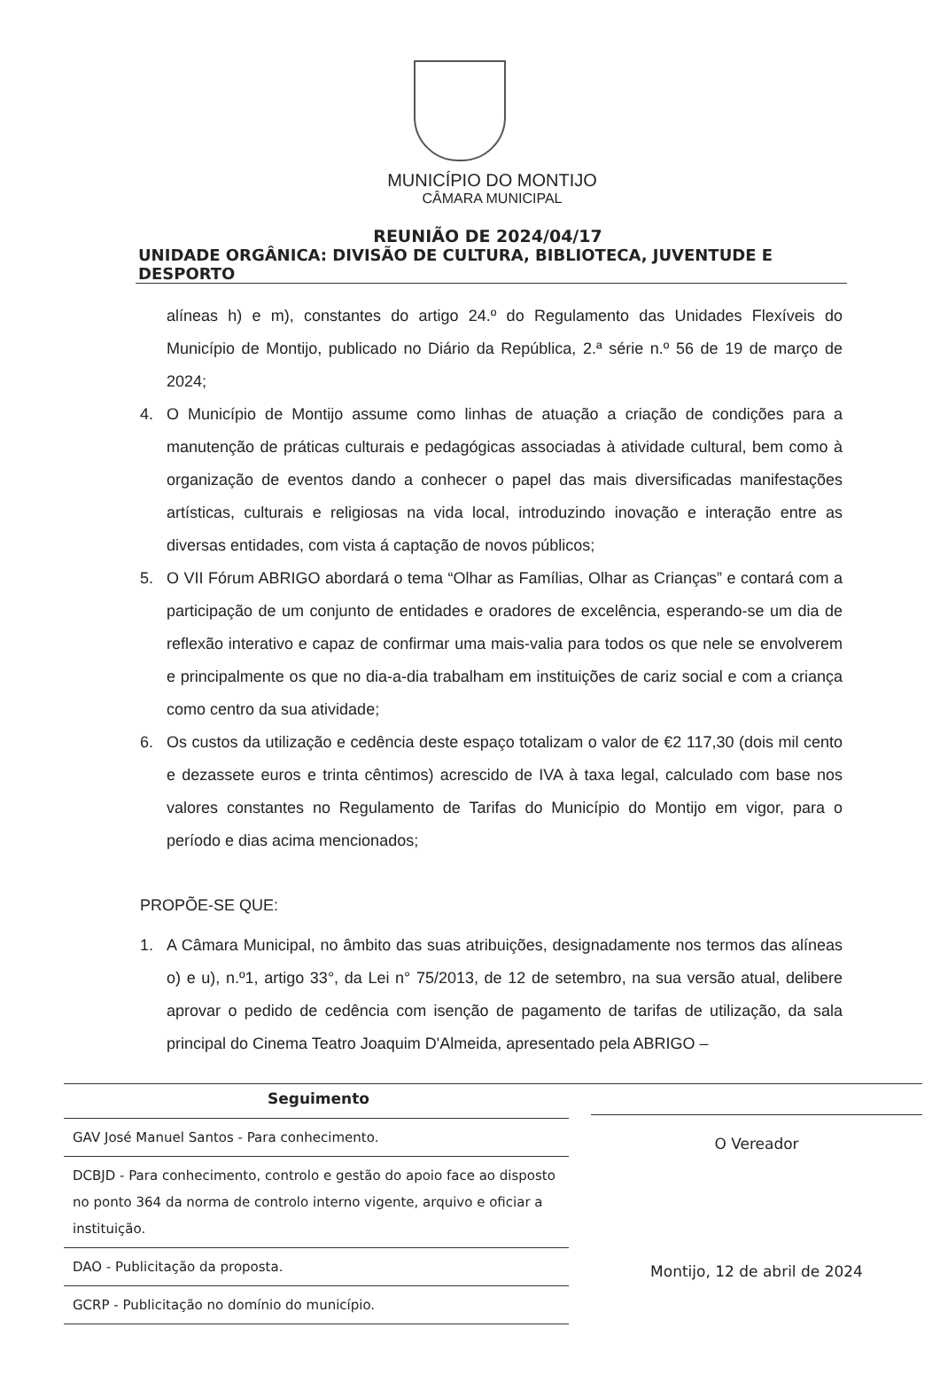MUNICÍPIO DO MONTIJO
CÂMARA MUNICIPAL
REUNIÃO DE 2024/04/17
UNIDADE ORGÂNICA: DIVISÃO DE CULTURA, BIBLIOTECA, JUVENTUDE E DESPORTO
alíneas h) e m), constantes do artigo 24.º do Regulamento das Unidades Flexíveis do Município de Montijo, publicado no Diário da República, 2.ª série n.º 56 de 19 de março de 2024;
4. O Município de Montijo assume como linhas de atuação a criação de condições para a manutenção de práticas culturais e pedagógicas associadas à atividade cultural, bem como à organização de eventos dando a conhecer o papel das mais diversificadas manifestações artísticas, culturais e religiosas na vida local, introduzindo inovação e interação entre as diversas entidades, com vista á captação de novos públicos;
5. O VII Fórum ABRIGO abordará o tema “Olhar as Famílias, Olhar as Crianças” e contará com a participação de um conjunto de entidades e oradores de excelência, esperando-se um dia de reflexão interativo e capaz de confirmar uma mais-valia para todos os que nele se envolverem e principalmente os que no dia-a-dia trabalham em instituições de cariz social e com a criança como centro da sua atividade;
6. Os custos da utilização e cedência deste espaço totalizam o valor de €2 117,30 (dois mil cento e dezassete euros e trinta cêntimos) acrescido de IVA à taxa legal, calculado com base nos valores constantes no Regulamento de Tarifas do Município do Montijo em vigor, para o período e dias acima mencionados;
PROPÕE-SE QUE:
1. A Câmara Municipal, no âmbito das suas atribuições, designadamente nos termos das alíneas o) e u), n.º1, artigo 33°, da Lei n° 75/2013, de 12 de setembro, na sua versão atual, delibere aprovar o pedido de cedência com isenção de pagamento de tarifas de utilização, da sala principal do Cinema Teatro Joaquim D'Almeida, apresentado pela ABRIGO –
Seguimento
| GAV José Manuel Santos - Para conhecimento. |
| DCBJD - Para conhecimento, controlo e gestão do apoio face ao disposto no ponto 364 da norma de controlo interno vigente, arquivo e oficiar a instituição. |
| DAO - Publicitação da proposta. |
| GCRP - Publicitação no domínio do município. |
O Vereador
Montijo, 12 de abril de 2024